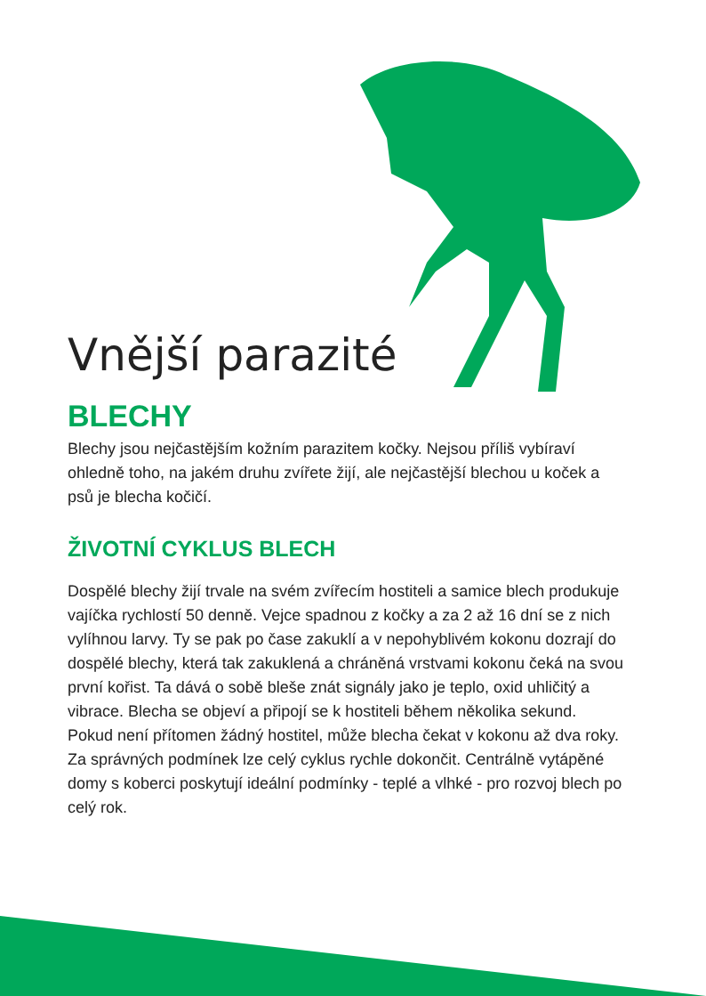Vnější parazité
BLECHY
Blechy jsou nejčastějším kožním parazitem kočky. Nejsou příliš vybíraví ohledně toho, na jakém druhu zvířete žijí, ale nejčastější blechou u koček a psů je blecha kočičí.
ŽIVOTNÍ CYKLUS BLECH
Dospělé blechy žijí trvale na svém zvířecím hostiteli a samice blech produkuje vajíčka rychlostí 50 denně. Vejce spadnou z kočky a za 2 až 16 dní se z nich vylíhnou larvy. Ty se pak po čase zakuklí a v nepohyblivém kokonu dozrají do dospělé blechy, která tak zakuklená a chráněná vrstvami kokonu čeká na svou první kořist. Ta dává o sobě bleše znát signály jako je teplo, oxid uhličitý a vibrace. Blecha se objeví a připojí se k hostiteli během několika sekund. Pokud není přítomen žádný hostitel, může blecha čekat v kokonu až dva roky. Za správných podmínek lze celý cyklus rychle dokončit. Centrálně vytápěné domy s koberci poskytují ideální podmínky - teplé a vlhké - pro rozvoj blech po celý rok.